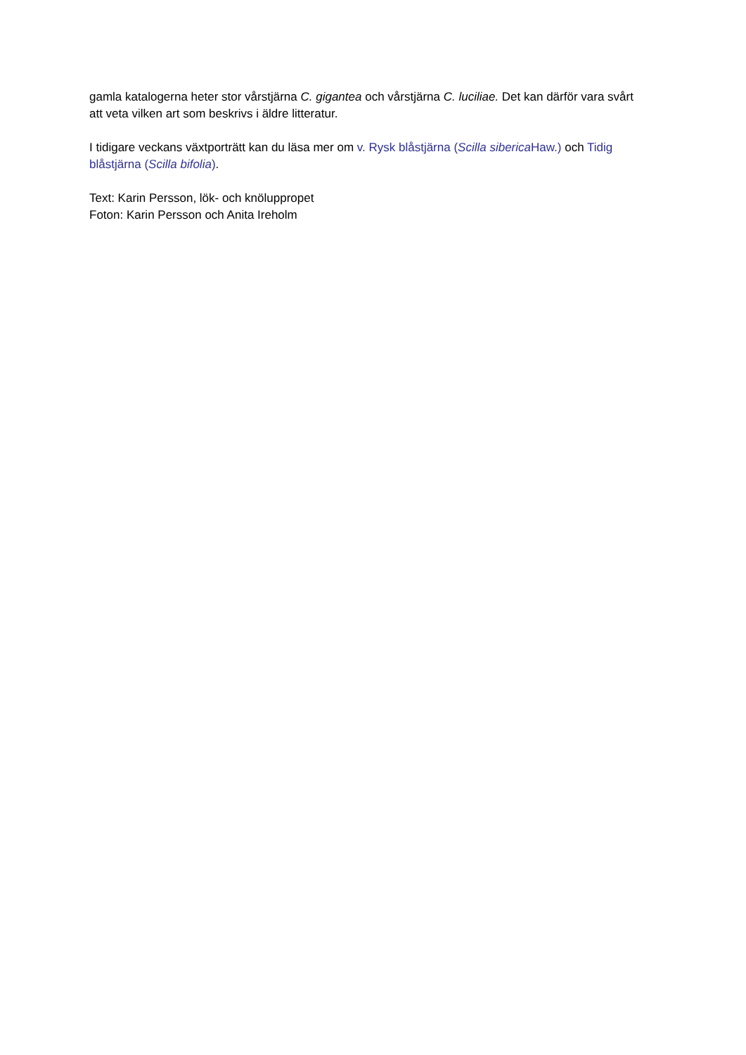gamla katalogerna heter stor vårstjärna C. gigantea och vårstjärna C. luciliae. Det kan därför vara svårt att veta vilken art som beskrivs i äldre litteratur.
I tidigare veckans växtporträtt kan du läsa mer om v. Rysk blåstjärna (Scilla siberica Haw.) och Tidig blåstjärna (Scilla bifolia).
Text: Karin Persson, lök- och knöluppropet
Foton: Karin Persson och Anita Ireholm